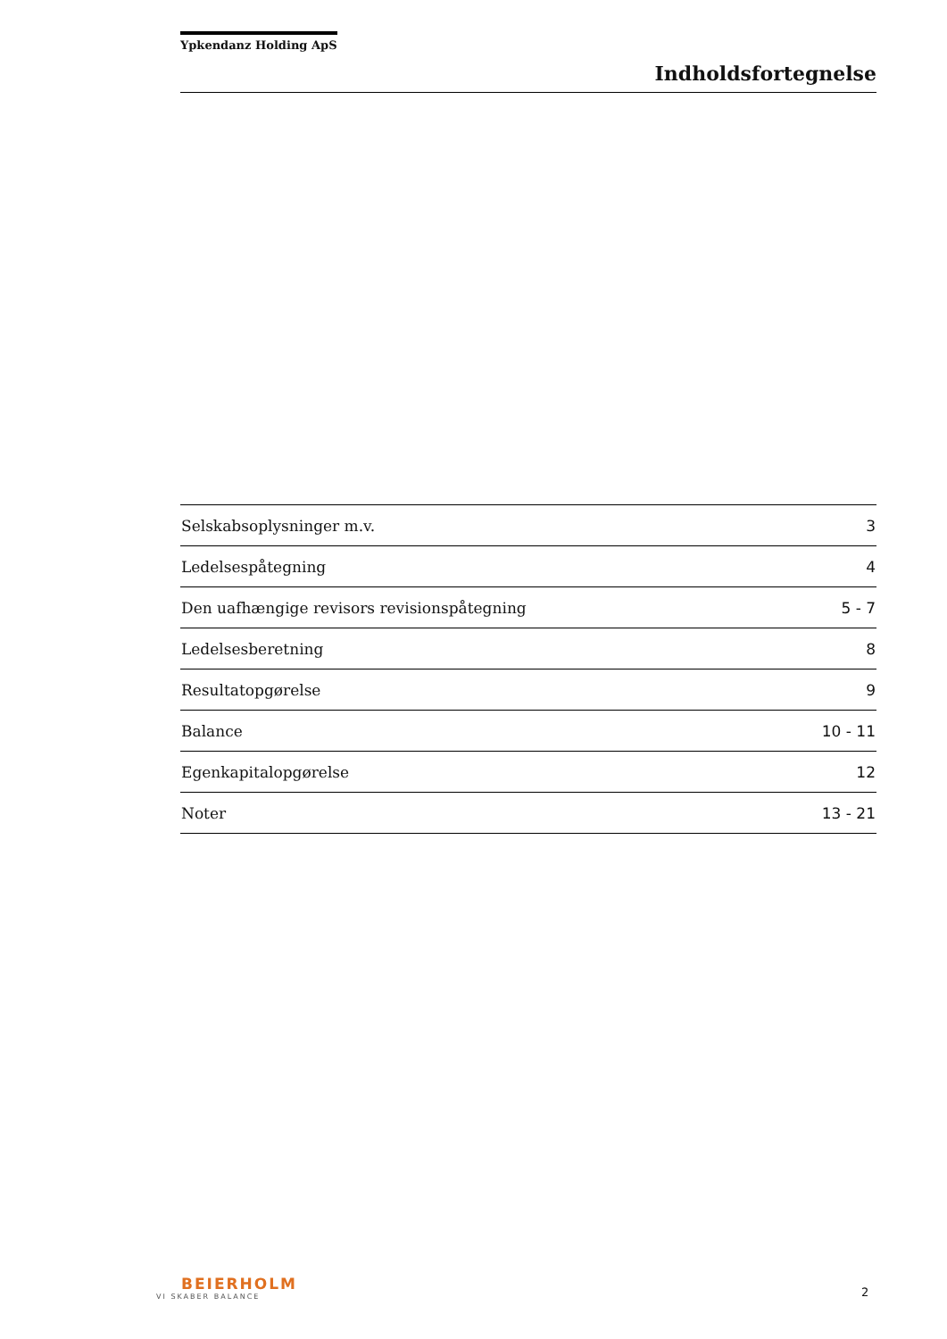Ypkendanz Holding ApS
Indholdsfortegnelse
| Selskabsoplysninger m.v. | 3 |
| Ledelsespåtegning | 4 |
| Den uafhængige revisors revisionspåtegning | 5 - 7 |
| Ledelsesberetning | 8 |
| Resultatopgørelse | 9 |
| Balance | 10 - 11 |
| Egenkapitalopgørelse | 12 |
| Noter | 13 - 21 |
BEIERHOLM
VI SKABER BALANCE
2